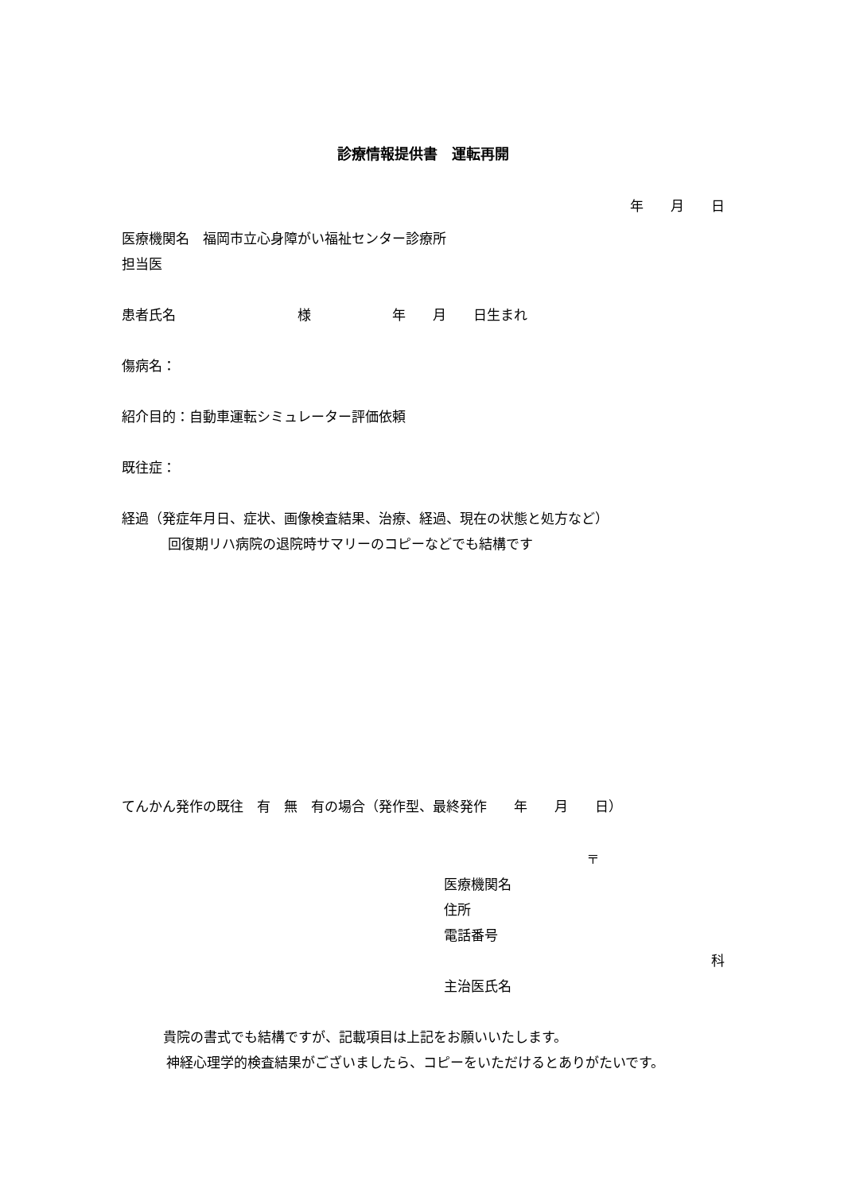診療情報提供書　運転再開
年　　月　　日
医療機関名　福岡市立心身障がい福祉センター診療所
担当医
患者氏名　　　　　　　　　様　　　　　　年　　月　　日生まれ
傷病名：
紹介目的：自動車運転シミュレーター評価依頼
既往症：
経過（発症年月日、症状、画像検査結果、治療、経過、現在の状態と処方など）
回復期リハ病院の退院時サマリーのコピーなどでも結構です
てんかん発作の既往　有　無　有の場合（発作型、最終発作　　年　　月　　日）
〒
医療機関名
住所
電話番号
科
主治医氏名
貴院の書式でも結構ですが、記載項目は上記をお願いいたします。
神経心理学的検査結果がございましたら、コピーをいただけるとありがたいです。